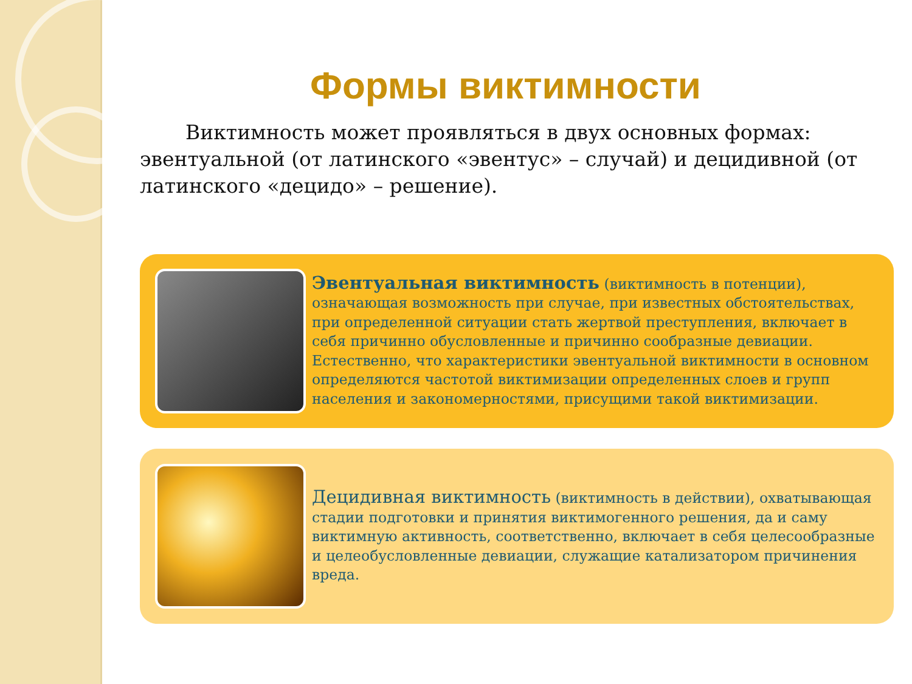Формы виктимности
Виктимность может проявляться в двух основных формах: эвентуальной (от латинского «эвентус» – случай) и децидивной (от латинского «децидо» – решение).
Эвентуальная виктимность (виктимность в потенции), означающая возможность при случае, при известных обстоятельствах, при определенной ситуации стать жертвой преступления, включает в себя причинно обусловленные и причинно сообразные девиации. Естественно, что характеристики эвентуальной виктимности в основном определяются частотой виктимизации определенных слоев и групп населения и закономерностями, присущими такой виктимизации.
Децидивная виктимность (виктимность в действии), охватывающая стадии подготовки и принятия виктимогенного решения, да и саму виктимную активность, соответственно, включает в себя целесообразные и целеобусловленные девиации, служащие катализатором причинения вреда.